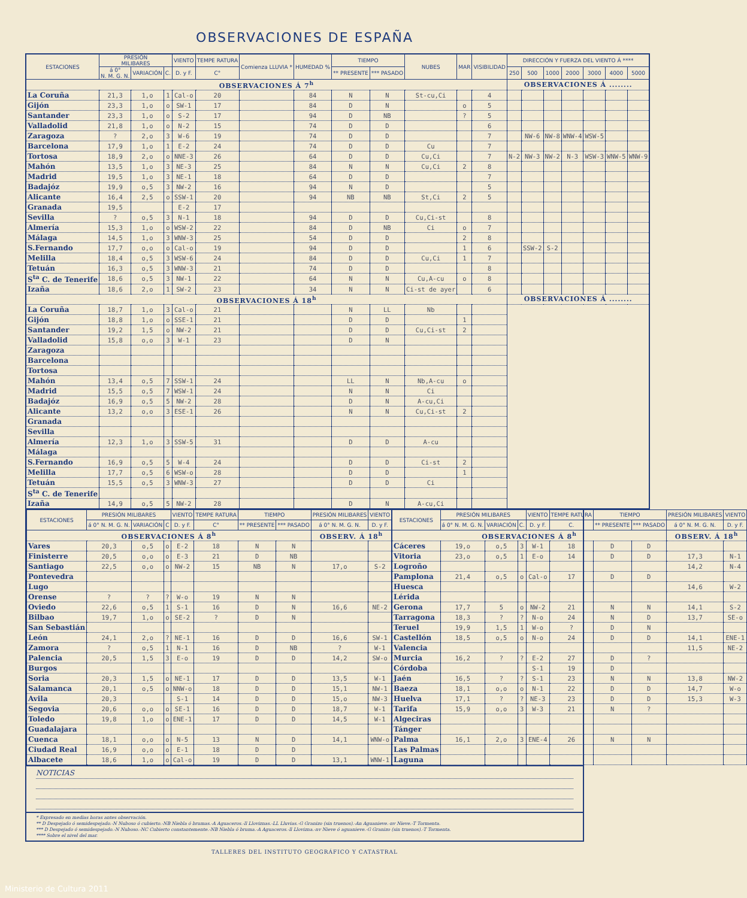OBSERVACIONES DE ESPAÑA
| ESTACIONES | PRESIÓN MILIBARES | | | VIENTO | TEMPE RATURA | Comienza LLUVIA * | HUMEDAD % | TIEMPO | | NUBES | MAR | VISIBILIDAD | DIRECCIÓN Y FUERZA DEL VIENTO Á **** | | | | | | |
| --- | --- | --- | --- | --- | --- | --- | --- | --- | --- | --- | --- | --- | --- | --- | --- | --- | --- | --- | --- |
| | á 0° N. M. G. N. | VARIACIÓN | C. | D. y F. | C° | | | ** PRESENTE | *** PASADO | | | | 250 | 500 | 1000 | 2000 | 3000 | 4000 | 5000 |
| OBSERVACIONES Á 7<sup>h</sup> | | | | | | | | | | | | | OBSERVACIONES Á ........ | | | | | | |
| La Coruña | 21,3 | 1,o | 1 | Cal-o | 20 | | 84 | N | N | St-cu,Ci | | 4 | | | | | | | |
| Gijón | 23,3 | 1,o | o | SW-1 | 17 | | 84 | D | N | | o | 5 | | | | | | | |
| Santander | 23,3 | 1,o | o | S-2 | 17 | | 94 | D | NB | | ? | 5 | | | | | | | |
| Valladolid | 21,8 | 1,o | o | N-2 | 15 | | 74 | D | D | | | 6 | | | | | | | |
| Zaragoza | ? | 2,o | 3 | W-6 | 19 | | 74 | D | D | | | 7 | | NW-6 | NW-8 | WNW-4 | WSW-5 | | |
| Barcelona | 17,9 | 1,o | 1 | E-2 | 24 | | 74 | D | D | Cu | | 7 | | | | | | | |
| Tortosa | 18,9 | 2,o | o | NNE-3 | 26 | | 64 | D | D | Cu,Ci | | 7 | N-2 | NW-3 | NW-2 | N-3 | WSW-3 | WNW-5 | WNW-9 |
| Mahón | 13,5 | 1,o | 3 | NE-3 | 25 | | 84 | N | N | Cu,Ci | 2 | 8 | | | | | | | |
| Madrid | 19,5 | 1,o | 3 | NE-1 | 18 | | 64 | D | D | | | 7 | | | | | | | |
| Badajóz | 19,9 | o,5 | 3 | NW-2 | 16 | | 94 | N | D | | | 5 | | | | | | | |
| Alicante | 16,4 | 2,5 | o | SSW-1 | 20 | | 94 | NB | NB | St,Ci | 2 | 5 | | | | | | | |
| Granada | 19,5 | | | E-2 | 17 | | | | | | | | | | | | | | |
| Sevilla | ? | o,5 | 3 | N-1 | 18 | | 94 | D | D | Cu,Ci-st | | 8 | | | | | | | |
| Almería | 15,3 | 1,o | o | WSW-2 | 22 | | 84 | D | NB | Ci | o | 7 | | | | | | | |
| Málaga | 14,5 | 1,o | 3 | WNW-3 | 25 | | 54 | D | D | | 2 | 8 | | | | | | | |
| S.Fernando | 17,7 | o,o | o | Cal-o | 19 | | 94 | D | D | | 1 | 6 | | SSW-2 | S-2 | | | | |
| Melilla | 18,4 | o,5 | 3 | WSW-6 | 24 | | 84 | D | D | Cu,Ci | 1 | 7 | | | | | | | |
| Tetuán | 16,3 | o,5 | 3 | WNW-3 | 21 | | 74 | D | D | | | 8 | | | | | | | |
| S<sup>ta</sup> C. de Tenerife | 18,6 | o,5 | 3 | NW-1 | 22 | | 64 | N | N | Cu,A-cu | o | 8 | | | | | | | |
| Izaña | 18,6 | 2,o | 1 | SW-2 | 23 | | 34 | N | N | Ci-st de ayer | | 6 | | | | | | | |
| OBSERVACIONES Á 18<sup>h</sup> | | | | | | | | | | | | | OBSERVACIONES Á ........ | | | | | | |
| La Coruña | 18,7 | 1,o | 3 | Cal-o | 21 | | | N | LL | Nb | | | | | | | | | |
| Gijón | 18,8 | 1,o | o | SSE-1 | 21 | | | D | D | | 1 | | | | | | | | |
| Santander | 19,2 | 1,5 | o | NW-2 | 21 | | | D | D | Cu,Ci-st | 2 | | | | | | | | |
| Valladolid | 15,8 | o,o | 3 | W-1 | 23 | | | D | N | | | | | | | | | | |
| Zaragoza | | | | | | | | | | | | | | | | | | | |
| Barcelona | | | | | | | | | | | | | | | | | | | |
| Tortosa | | | | | | | | | | | | | | | | | | | |
| Mahón | 13,4 | o,5 | 7 | SSW-1 | 24 | | | LL | N | Nb,A-cu | o | | | | | | | | |
| Madrid | 15,5 | o,5 | 7 | WSW-1 | 24 | | | N | N | Ci | | | | | | | | | |
| Badajóz | 16,9 | o,5 | 5 | NW-2 | 28 | | | D | N | A-cu,Ci | | | | | | | | | |
| Alicante | 13,2 | o,o | 3 | ESE-1 | 26 | | | N | N | Cu,Ci-st | 2 | | | | | | | | |
| Granada | | | | | | | | | | | | | | | | | | | |
| Sevilla | | | | | | | | | | | | | | | | | | | |
| Almería | 12,3 | 1,o | 3 | SSW-5 | 31 | | | D | D | A-cu | | | | | | | | | |
| Málaga | | | | | | | | | | | | | | | | | | | |
| S.Fernando | 16,9 | o,5 | 5 | W-4 | 24 | | | D | D | Ci-st | 2 | | | | | | | | |
| Melilla | 17,7 | o,5 | 6 | WSW-o | 28 | | | D | D | | 1 | | | | | | | | |
| Tetuán | 15,5 | o,5 | 3 | WNW-3 | 27 | | | D | D | Ci | | | | | | | | | |
| S<sup>ta</sup> C. de Tenerife | | | | | | | | | | | | | | | | | | | |
| Izaña | 14,9 | o,5 | 5 | NW-2 | 28 | | | D | N | A-cu,Ci | | | | | | | | | |
| ESTACIONES | PRESIÓN MILIBARES | | | VIENTO | TEMPE RATURA | TIEMPO | | PRESIÓN MILIBARES | VIENTO |
| --- | --- | --- | --- | --- | --- | --- | --- | --- | --- |
| | á 0° N. M. G. N. | VARIACIÓN | C | D. y F. | C° | ** PRESENTE | *** PASADO | á 0° N. M. G. N. | D. y F. |
| OBSERVACIONES Á 8<sup>h</sup> | | | | | | | | OBSERV. Á 18<sup>h</sup> | |
| Vares | 20,3 | o,5 | o | E-2 | 18 | N | N | | |
| Finisterre | 20,5 | o,o | o | E-3 | 21 | D | NB | | |
| Santiago | 22,5 | o,o | o | NW-2 | 15 | NB | N | 17,o | S-2 |
| Pontevedra | | | | | | | | | |
| Lugo | | | | | | | | | |
| Orense | ? | ? | ? | W-o | 19 | N | N | | |
| Oviedo | 22,6 | o,5 | 1 | S-1 | 16 | D | N | 16,6 | NE-2 |
| Bilbao | 19,7 | 1,o | o | SE-2 | ? | D | N | | |
| San Sebastián | | | | | | | | | |
| León | 24,1 | 2,o | ? | NE-1 | 16 | D | D | 16,6 | SW-1 |
| Zamora | ? | o,5 | 1 | N-1 | 16 | D | NB | ? | W-1 |
| Palencia | 20,5 | 1,5 | 3 | E-o | 19 | D | D | 14,2 | SW-o |
| Burgos | | | | | | | | | |
| Soria | 20,3 | 1,5 | o | NE-1 | 17 | D | D | 13,5 | W-1 |
| Salamanca | 20,1 | o,5 | o | NNW-o | 18 | D | D | 15,1 | NW-1 |
| Avila | 20,3 | | | S-1 | 14 | D | D | 15,o | NW-3 |
| Segovia | 20,6 | o,o | o | SE-1 | 16 | D | D | 18,7 | W-1 |
| Toledo | 19,8 | 1,o | o | ENE-1 | 17 | D | D | 14,5 | W-1 |
| Guadalajara | | | | | | | | | |
| Cuenca | 18,1 | o,o | o | N-5 | 13 | N | D | 14,1 | WNW-o |
| Ciudad Real | 16,9 | o,o | o | E-1 | 18 | D | D | | |
| Albacete | 18,6 | 1,o | o | Cal-o | 19 | D | D | 13,1 | WNW-1 |
| ESTACIONES | PRESIÓN MILIBARES | | | VIENTO | TEMPE RATURA | TIEMPO | | PRESIÓN MILIBARES | VIENTO |
| --- | --- | --- | --- | --- | --- | --- | --- | --- | --- |
| | á 0° N. M. G. N. | VARIACIÓN | C. | D. y F. | C. | ** PRESENTE | *** PASADO | á 0° N. M. G. N. | D. y F. |
| OBSERVACIONES Á 8<sup>h</sup> | | | | | | | | OBSERV. Á 18<sup>h</sup> | |
| Cáceres | 19,o | o,5 | 3 | W-1 | 18 | D | D | | |
| Vitoria | 23,o | o,5 | 1 | E-o | 14 | D | D | 17,3 | N-1 |
| Logroño | | | | | | | | 14,2 | N-4 |
| Pamplona | 21,4 | o,5 | o | Cal-o | 17 | D | D | | |
| Huesca | | | | | | | | 14,6 | W-2 |
| Lérida | | | | | | | | | |
| Gerona | 17,7 | 5 | o | NW-2 | 21 | N | N | 14,1 | S-2 |
| Tarragona | 18,3 | ? | ? | N-o | 24 | N | D | 13,7 | SE-o |
| Teruel | 19,9 | 1,5 | 1 | W-o | ? | D | N | | |
| Castellón | 18,5 | o,5 | o | N-o | 24 | D | D | 14,1 | ENE-1 |
| Valencia | | | | | | | | 11,5 | NE-2 |
| Murcia | 16,2 | ? | ? | E-2 | 27 | D | ? | | |
| Córdoba | | | | S-1 | 19 | D | | | |
| Jaén | 16,5 | ? | ? | S-1 | 23 | N | N | 13,8 | NW-2 |
| Baeza | 18,1 | o,o | o | N-1 | 22 | D | D | 14,7 | W-o |
| Huelva | 17,1 | ? | ? | NE-3 | 23 | D | D | 15,3 | W-3 |
| Tarifa | 15,9 | o,o | 3 | W-3 | 21 | N | ? | | |
| Algeciras | | | | | | | | | |
| Tánger | | | | | | | | | |
| Palma | 16,1 | 2,o | 3 | ENE-4 | 26 | N | N | | |
| Las Palmas | | | | | | | | | |
| Laguna | | | | | | | | | |
NOTICIAS
* Expresado en medias horas antes observación.
** D Despejado ó semidespejado.-N Nuboso ó cubierto.-NB Niebla ó brumas.-A Aguaceros.-ll Lloviznas.-LL Lluvias.-G Granizo (sin truenos).-An Aguanieve.-nv Nieve.-T Tormenta.
*** D Despejado ó semidespejado.-N Nuboso.-NC Cubierto constantemente.-NB Niebla ó bruma.-A Aguaceros.-ll Llovizna.-nv Nieve ó aguanieve.-G Granizo (sin truenos).-T Tormenta.
**** Sobre el nivel del mar.
TALLERES DEL INSTITUTO GEOGRÁFICO Y CATASTRAL
Ministerio de Cultura 2011